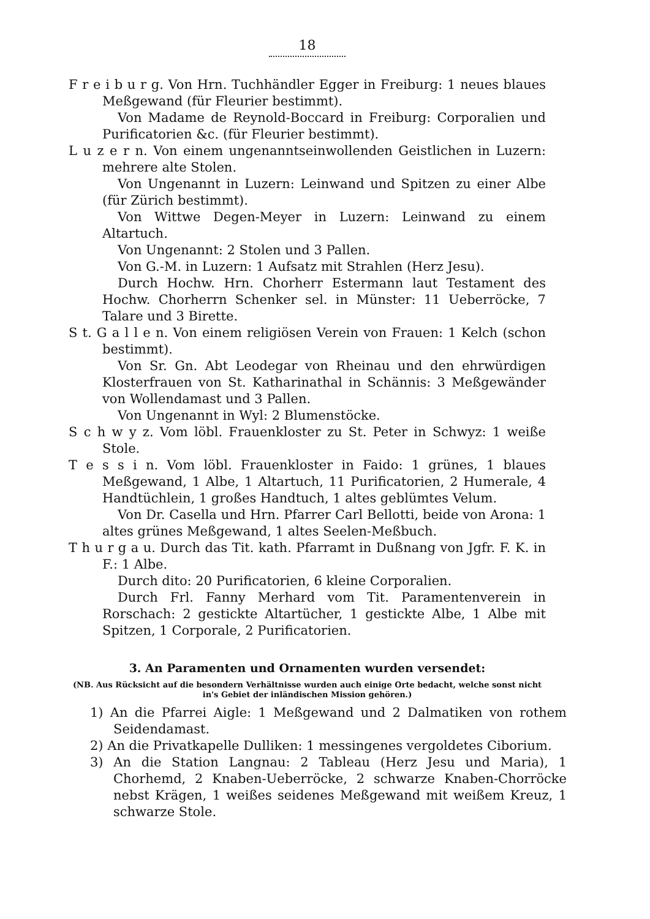18
F r e i b u r g. Von Hrn. Tuchhändler Egger in Freiburg: 1 neues blaues Meßgewand (für Fleurier bestimmt).
Von Madame de Reynold-Boccard in Freiburg: Corporalien und Purificatorien &c. (für Fleurier bestimmt).
L u z e r n. Von einem ungenanntseinwollenden Geistlichen in Luzern: mehrere alte Stolen.
Von Ungenannt in Luzern: Leinwand und Spitzen zu einer Albe (für Zürich bestimmt).
Von Wittwe Degen-Meyer in Luzern: Leinwand zu einem Altartuch.
Von Ungenannt: 2 Stolen und 3 Pallen.
Von G.-M. in Luzern: 1 Aufsatz mit Strahlen (Herz Jesu).
Durch Hochw. Hrn. Chorherr Estermann laut Testament des Hochw. Chorherrn Schenker sel. in Münster: 11 Ueberröcke, 7 Talare und 3 Birette.
S t. G a l l e n. Von einem religiösen Verein von Frauen: 1 Kelch (schon bestimmt).
Von Sr. Gn. Abt Leodegar von Rheinau und den ehrwürdigen Klosterfrauen von St. Katharinathal in Schännis: 3 Meßgewänder von Wollendamast und 3 Pallen.
Von Ungenannt in Wyl: 2 Blumenstöcke.
S c h w y z. Vom löbl. Frauenkloster zu St. Peter in Schwyz: 1 weiße Stole.
T e s s i n. Vom löbl. Frauenkloster in Faido: 1 grünes, 1 blaues Meßgewand, 1 Albe, 1 Altartuch, 11 Purificatorien, 2 Humerale, 4 Handtüchlein, 1 großes Handtuch, 1 altes geblümtes Velum.
Von Dr. Casella und Hrn. Pfarrer Carl Bellotti, beide von Arona: 1 altes grünes Meßgewand, 1 altes Seelen-Meßbuch.
T h u r g a u. Durch das Tit. kath. Pfarramt in Dußnang von Jgfr. F. K. in F.: 1 Albe.
Durch dito: 20 Purificatorien, 6 kleine Corporalien.
Durch Frl. Fanny Merhard vom Tit. Paramentenverein in Rorschach: 2 gestickte Altartücher, 1 gestickte Albe, 1 Albe mit Spitzen, 1 Corporale, 2 Purificatorien.
3. An Paramenten und Ornamenten wurden versendet:
(NB. Aus Rücksicht auf die besondern Verhältnisse wurden auch einige Orte bedacht, welche sonst nicht in's Gebiet der inländischen Mission gehören.)
1) An die Pfarrei Aigle: 1 Meßgewand und 2 Dalmatiken von rothem Seidendamast.
2) An die Privatkapelle Dulliken: 1 messingenes vergoldetes Ciborium.
3) An die Station Langnau: 2 Tableau (Herz Jesu und Maria), 1 Chorhemd, 2 Knaben-Ueberröcke, 2 schwarze Knaben-Chorröcke nebst Krägen, 1 weißes seidenes Meßgewand mit weißem Kreuz, 1 schwarze Stole.